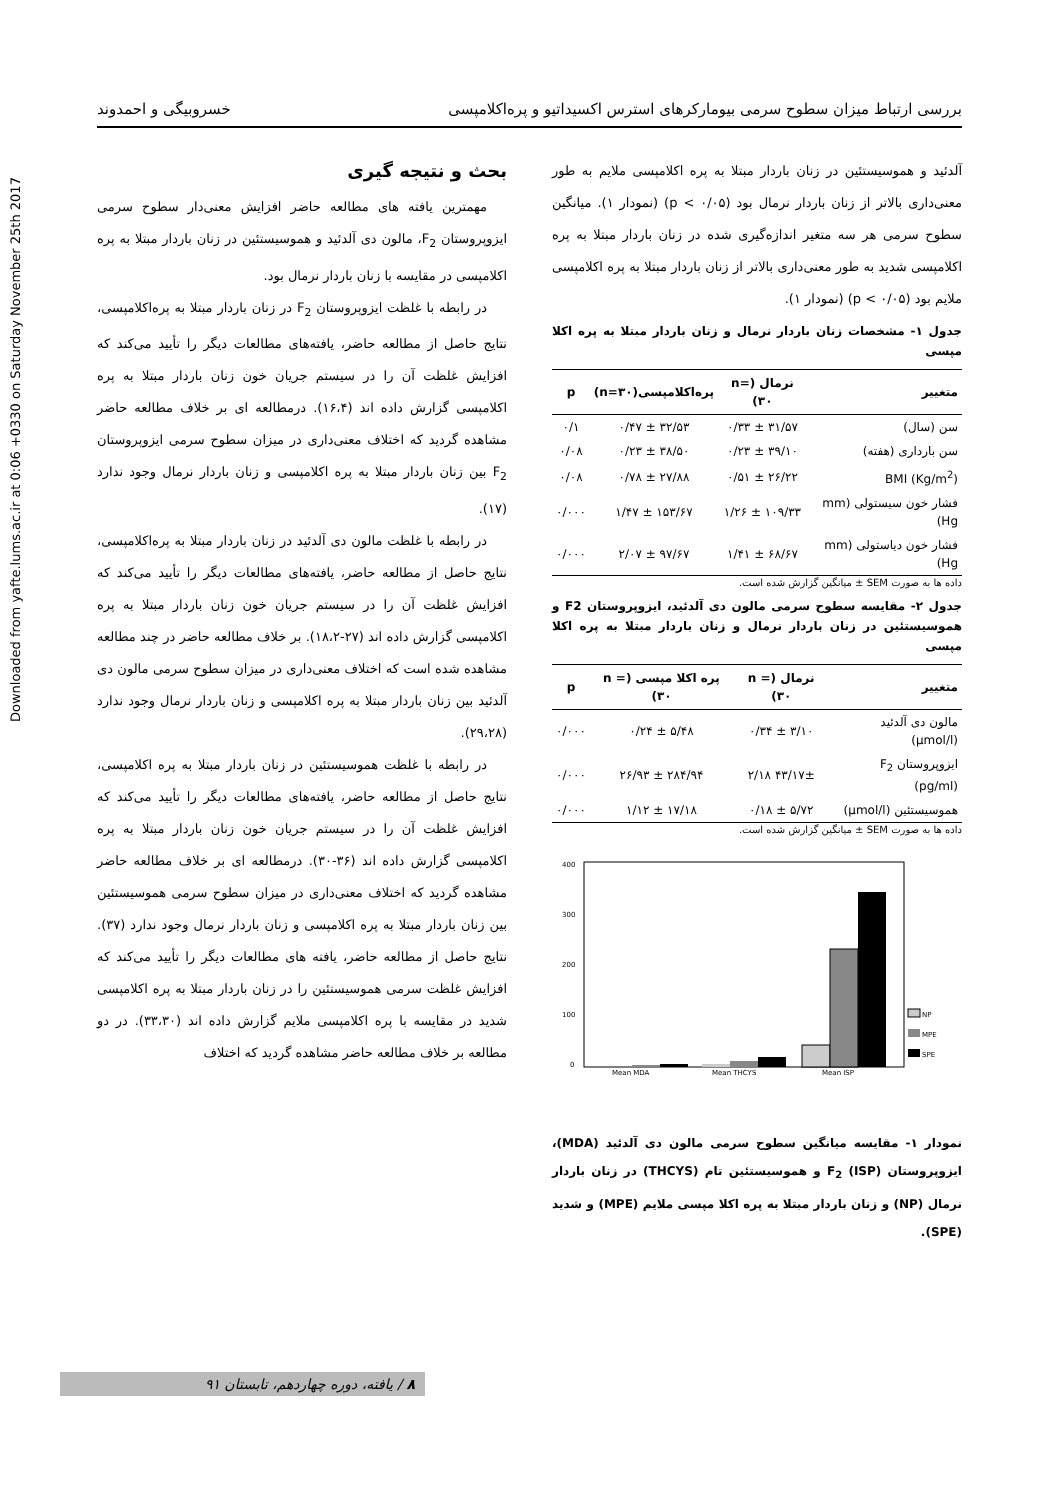Downloaded from yafte.lums.ac.ir at 0:06 +0330 on Saturday November 25th 2017
بررسی ارتباط میزان سطوح سرمی بیومارکرهای استرس اکسیداتیو و پره‌اکلامپسی خسروبیگی و احمدوند
آلدئید و هموسیستئین در زنان باردار مبتلا به پره اکلامپسی ملایم به طور معنی‌داری بالاتر از زنان باردار نرمال بود (p < ۰/۰۵) (نمودار ۱). میانگین سطوح سرمی هر سه متغیر اندازه‌گیری شده در زنان باردار مبتلا به پره اکلامپسی شدید به طور معنی‌داری بالاتر از زنان باردار مبتلا به پره اکلامپسی ملایم بود (p < ۰/۰۵) (نمودار ۱).
جدول ۱- مشخصات زنان باردار نرمال و زنان باردار مبتلا به پره اکلا مپسی
| متغییر | نرمال (n= ۳۰) | پره‌اکلامپسی(n=۳۰) | p |
| --- | --- | --- | --- |
| سن (سال) | ۳۱/۵۷ ± ۰/۳۳ | ۳۲/۵۳ ± ۰/۴۷ | ۰/۱ |
| سن بارداری (هفته) | ۳۹/۱۰ ± ۰/۲۳ | ۳۸/۵۰ ± ۰/۲۳ | ۰/۰۸ |
| BMI (Kg/m<sup>2</sup>) | ۲۶/۲۲ ± ۰/۵۱ | ۲۷/۸۸ ± ۰/۷۸ | ۰/۰۸ |
| فشار خون سیستولی (mm Hg) | ۱۰۹/۳۳ ± ۱/۲۶ | ۱۵۳/۶۷ ± ۱/۴۷ | ۰/۰۰۰ |
| فشار خون دیاستولی (mm Hg) | ۶۸/۶۷ ± ۱/۴۱ | ۹۷/۶۷ ± ۲/۰۷ | ۰/۰۰۰ |
داده ها به صورت SEM ± میانگین گزارش شده است.
جدول ۲- مقایسه سطوح سرمی مالون دی آلدئید، ایزوپروستان F2 و هموسیستئین در زنان باردار نرمال و زنان باردار مبتلا به پره اکلا مپسی
| متغییر | نرمال (n = ۳۰) | پره اکلا مپسی (n = ۳۰) | p |
| --- | --- | --- | --- |
| مالون دی آلدئید (µmol/l) | ۳/۱۰ ± ۰/۳۴ | ۵/۴۸ ± ۰/۲۴ | ۰/۰۰۰ |
| ایزوپروستان F<sub>2</sub> (pg/ml) | ۴۳/۱۷± ۲/۱۸ | ۲۸۴/۹۴ ± ۲۶/۹۳ | ۰/۰۰۰ |
| هموسیستئین (µmol/l) | ۵/۷۲ ± ۰/۱۸ | ۱۷/۱۸ ± ۱/۱۲ | ۰/۰۰۰ |
داده ها به صورت SEM ± میانگین گزارش شده است.
400
300
200
100
0
Mean MDA
Mean THCYS
Mean ISP
NP
MPE
SPE
نمودار ۱- مقایسه میانگین سطوح سرمی مالون دی آلدئید (MDA)، ایزوپروستان F<sub>2</sub> (ISP) و هموسیستئین تام (THCYS) در زنان باردار نرمال (NP) و زنان باردار مبتلا به پره اکلا مپسی ملایم (MPE) و شدید (SPE).
بحث و نتیجه گیری
مهمترین یافته های مطالعه حاضر افزایش معنی‌دار سطوح سرمی ایزوپروستان F<sub>2</sub>، مالون دی آلدئید و هموسیستئین در زنان باردار مبتلا به پره اکلامپسی در مقایسه با زنان باردار نرمال بود.
در رابطه با غلظت ایزوپروستان F<sub>2</sub> در زنان باردار مبتلا به پره‌اکلامپسی، نتایج حاصل از مطالعه حاضر، یافته‌های مطالعات دیگر را تأیید می‌کند که افزایش غلظت آن را در سیستم جریان خون زنان باردار مبتلا به پره اکلامپسی گزارش داده اند (۱۶،۴). درمطالعه ای بر خلاف مطالعه حاضر مشاهده گردید که اختلاف معنی‌داری در میزان سطوح سرمی ایزوپروستان F<sub>2</sub> بین زنان باردار مبتلا به پره اکلامپسی و زنان باردار نرمال وجود ندارد (۱۷).
در رابطه با غلظت مالون دی آلدئید در زنان باردار مبتلا به پره‌اکلامپسی، نتایج حاصل از مطالعه حاضر، یافته‌های مطالعات دیگر را تأیید می‌کند که افزایش غلظت آن را در سیستم جریان خون زنان باردار مبتلا به پره اکلامپسی گزارش داده اند (۲۷-۱۸،۲). بر خلاف مطالعه حاضر در چند مطالعه مشاهده شده است که اختلاف معنی‌داری در میزان سطوح سرمی مالون دی آلدئید بین زنان باردار مبتلا به پره اکلامپسی و زنان باردار نرمال وجود ندارد (۲۹،۲۸).
در رابطه با غلظت هموسیستئین در زنان باردار مبتلا به پره اکلامپسی، نتایج حاصل از مطالعه حاضر، یافته‌های مطالعات دیگر را تأیید می‌کند که افزایش غلظت آن را در سیستم جریان خون زنان باردار مبتلا به پره اکلامپسی گزارش داده اند (۳۶-۳۰). درمطالعه ای بر خلاف مطالعه حاضر مشاهده گردید که اختلاف معنی‌داری در میزان سطوح سرمی هموسیستئین بین زنان باردار مبتلا به پره اکلامپسی و زنان باردار نرمال وجود ندارد (۳۷). نتایج حاصل از مطالعه حاضر، یافته های مطالعات دیگر را تأیید می‌کند که افزایش غلظت سرمی هموسیستئین را در زنان باردار مبتلا به پره اکلامپسی شدید در مقایسه با پره اکلامپسی ملایم گزارش داده اند (۳۳،۳۰). در دو مطالعه بر خلاف مطالعه حاضر مشاهده گردید که اختلاف
۸ / یافته، دوره چهاردهم، تابستان ۹۱